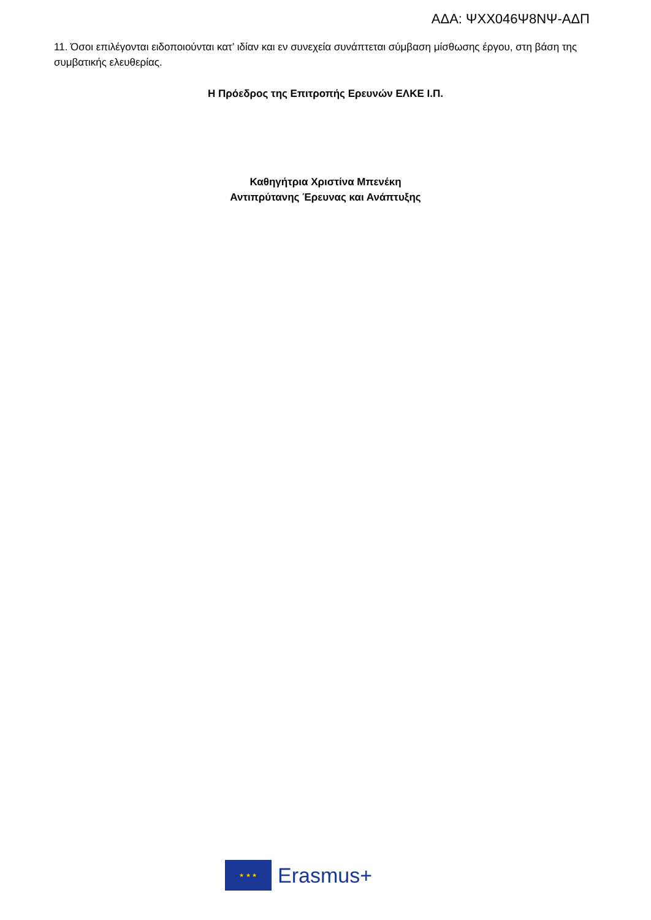ΑΔΑ: ΨΧΧ046Ψ8ΝΨ-ΑΔΠ
11. Όσοι επιλέγονται ειδοποιούνται κατ’ ιδίαν και εν συνεχεία συνάπτεται σύμβαση μίσθωσης έργου, στη βάση της συμβατικής ελευθερίας.
Η Πρόεδρος της Επιτροπής Ερευνών ΕΛΚΕ Ι.Π.
Καθηγήτρια Χριστίνα Μπενέκη
Αντιπρύτανης Έρευνας και Ανάπτυξης
★ ★ ★
Erasmus+